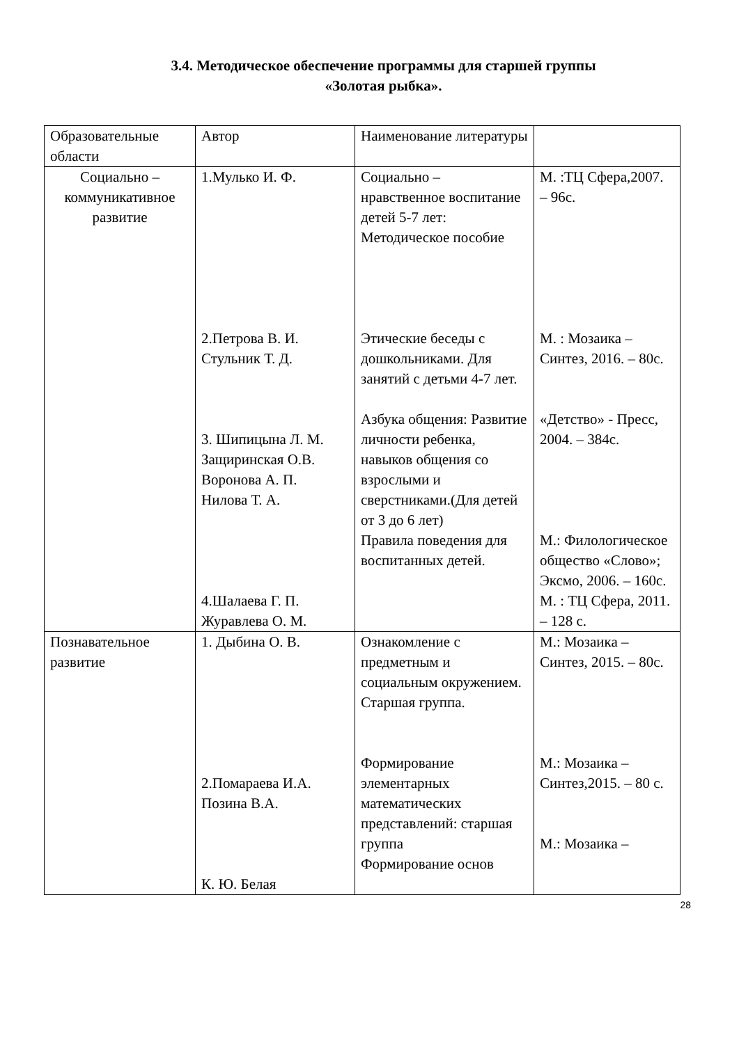3.4. Методическое обеспечение программы для старшей группы
«Золотая рыбка».
| Образовательные области | Автор | Наименование литературы | |
| Социально – коммуникативное развитие | 1.Мулько И. Ф. 2.Петрова В. И. Стульник Т. Д. 3. Шипицына Л. М. Защиринская О.В. Воронова А. П. Нилова Т. А. 4.Шалаева Г. П. Журавлева О. М. | Социально – нравственное воспитание детей 5-7 лет: Методическое пособие Этические беседы с дошкольниками. Для занятий с детьми 4-7 лет. Азбука общения: Развитие личности ребенка, навыков общения со взрослыми и сверстниками.(Для детей от 3 до 6 лет) Правила поведения для воспитанных детей. | М. :ТЦ Сфера,2007. – 96с. М. : Мозаика – Синтез, 2016. – 80с. «Детство» - Пресс, 2004. – 384с. М.: Филологическое общество «Слово»; Эксмо, 2006. – 160с. М. : ТЦ Сфера, 2011. – 128 с. |
| Познавательное развитие | 1. Дыбина О. В. 2.Помараева И.А. Позина В.А. К. Ю. Белая | Ознакомление с предметным и социальным окружением. Старшая группа. Формирование элементарных математических представлений: старшая группа Формирование основ | М.: Мозаика – Синтез, 2015. – 80с. М.: Мозаика – Синтез,2015. – 80 с. М.: Мозаика – |
28